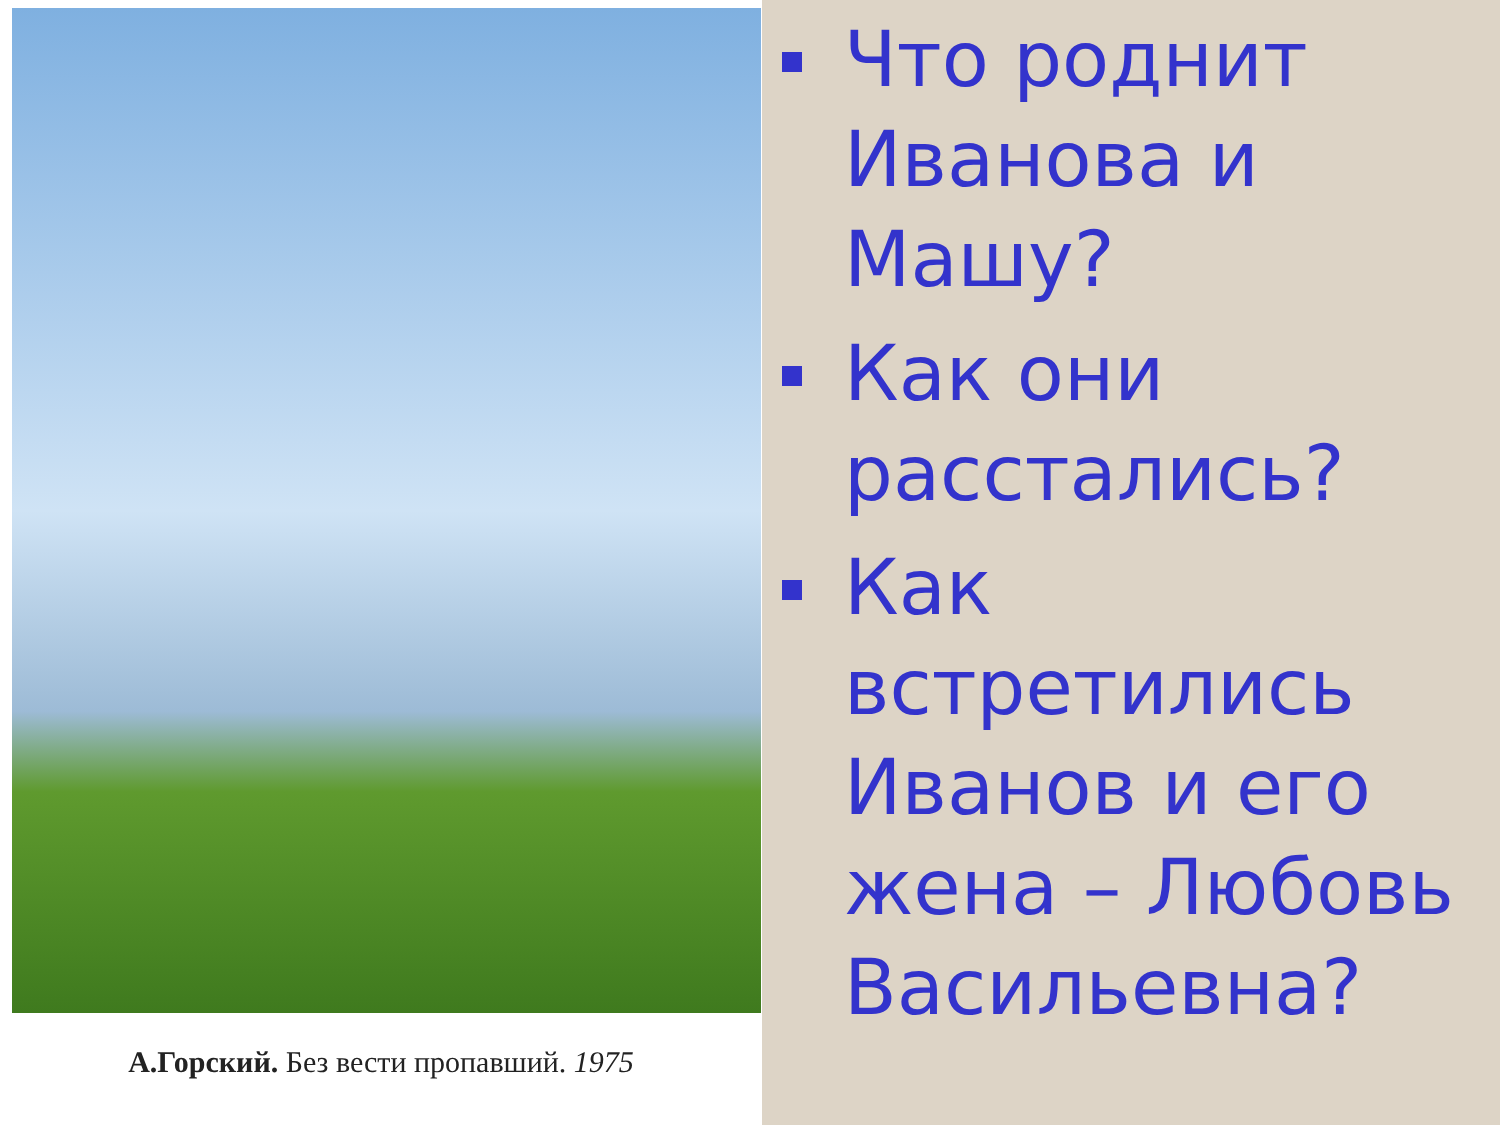А.Горский. Без вести пропавший. 1975
Что роднит Иванова и Машу?
Как они расстались?
Как встретились Иванов и его жена – Любовь Васильевна?